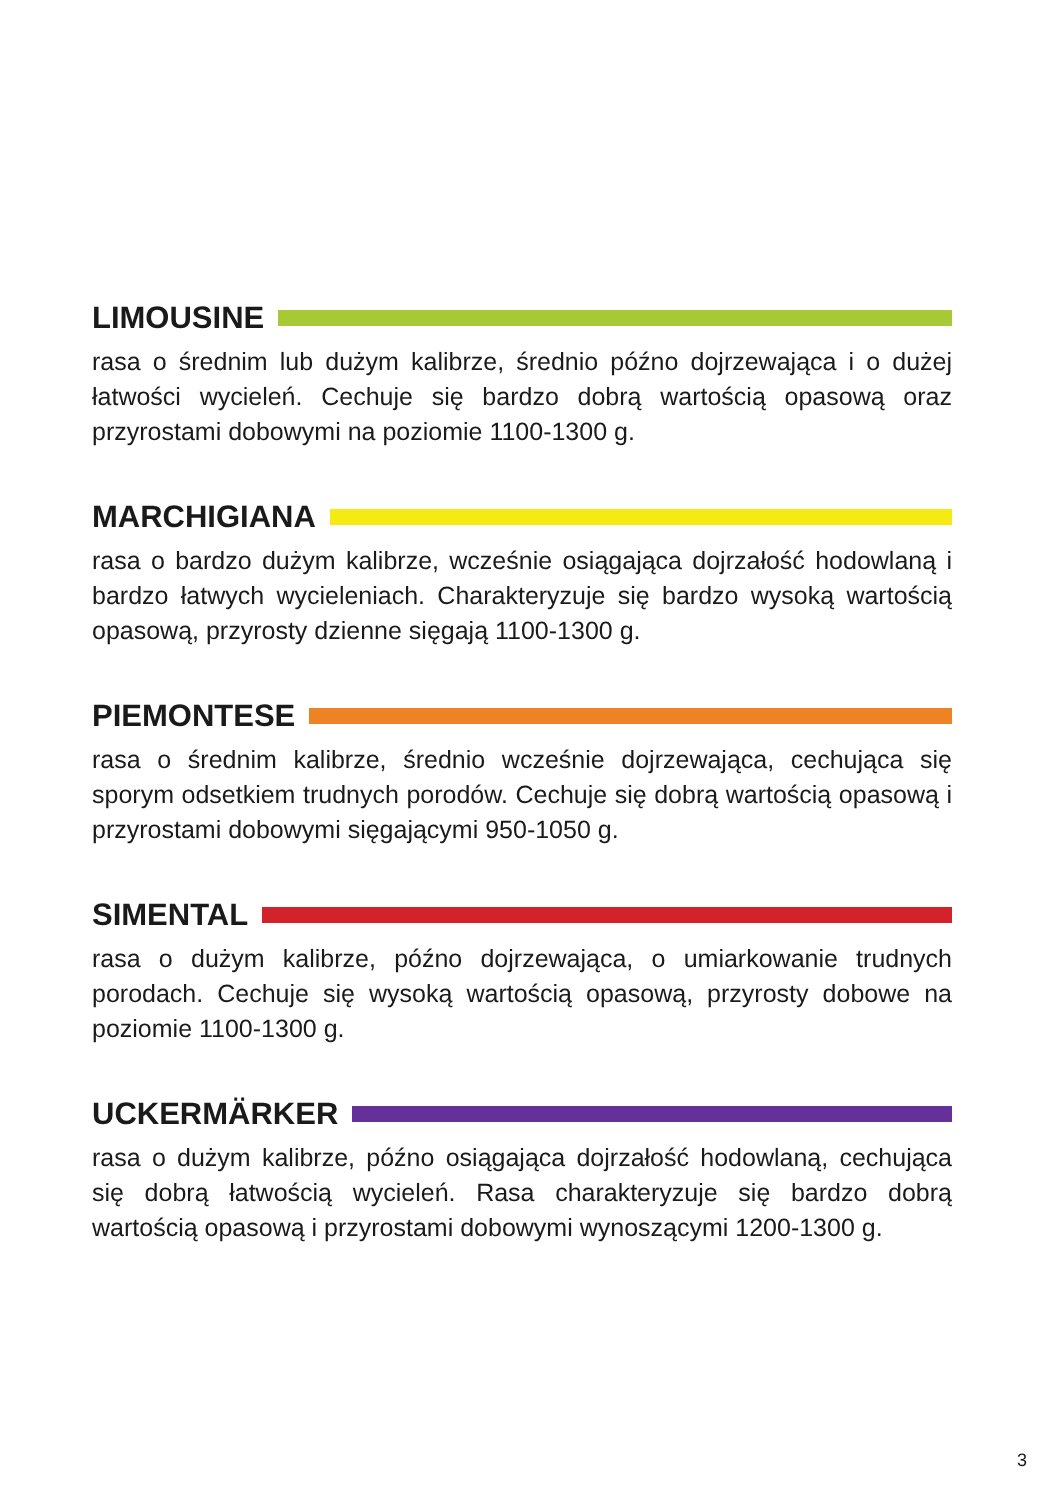LIMOUSINE
rasa o średnim lub dużym kalibrze, średnio późno dojrzewająca i o dużej łatwości wycieleń. Cechuje się bardzo dobrą wartością opasową oraz przyrostami dobowymi na poziomie 1100-1300 g.
MARCHIGIANA
rasa o bardzo dużym kalibrze, wcześnie osiągająca dojrzałość hodowlaną i bardzo łatwych wycieleniach. Charakteryzuje się bardzo wysoką wartością opasową, przyrosty dzienne sięgają 1100-1300 g.
PIEMONTESE
rasa o średnim kalibrze, średnio wcześnie dojrzewająca, cechująca się sporym odsetkiem trudnych porodów. Cechuje się dobrą wartością opasową i przyrostami dobowymi sięgającymi 950-1050 g.
SIMENTAL
rasa o dużym kalibrze, późno dojrzewająca, o umiarkowanie trudnych porodach. Cechuje się wysoką wartością opasową, przyrosty dobowe na poziomie 1100-1300 g.
UCKERMÄRKER
rasa o dużym kalibrze, późno osiągająca dojrzałość hodowlaną, cechująca się dobrą łatwością wycieleń. Rasa charakteryzuje się bardzo dobrą wartością opasową i przyrostami dobowymi wynoszącymi 1200-1300 g.
3